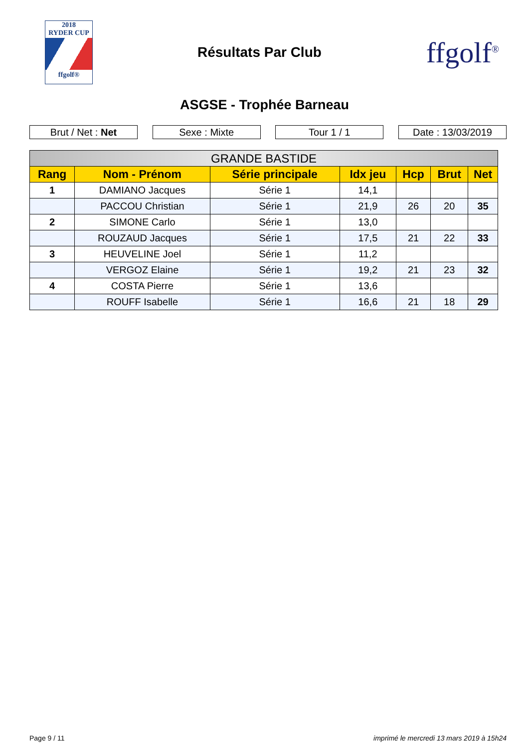2018
RYDER CUP
ffgolf®
Résultats Par Club
ffgolf<sup>®</sup>
ASGSE - Trophée Barneau
Brut / Net : Net Sexe : Mixte Tour 1 / 1 Date : 13/03/2019
| GRANDE BASTIDE | | | | | | |
| --- | --- | --- | --- | --- | --- | --- |
| Rang | Nom - Prénom | Série principale | Idx jeu | Hcp | Brut | Net |
| 1 | DAMIANO Jacques | Série 1 | 14,1 | | | |
| | PACCOU Christian | Série 1 | 21,9 | 26 | 20 | 35 |
| 2 | SIMONE Carlo | Série 1 | 13,0 | | | |
| | ROUZAUD Jacques | Série 1 | 17,5 | 21 | 22 | 33 |
| 3 | HEUVELINE Joel | Série 1 | 11,2 | | | |
| | VERGOZ Elaine | Série 1 | 19,2 | 21 | 23 | 32 |
| 4 | COSTA Pierre | Série 1 | 13,6 | | | |
| | ROUFF Isabelle | Série 1 | 16,6 | 21 | 18 | 29 |
Page 9 / 11 imprimé le mercredi 13 mars 2019 à 15h24